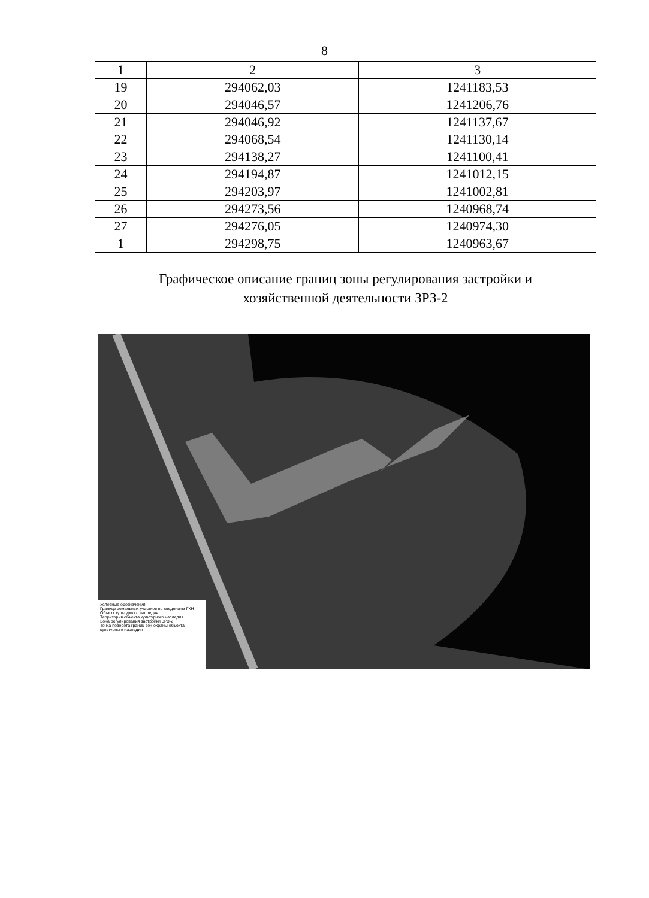8
| 1 | 2 | 3 |
| --- | --- | --- |
| 19 | 294062,03 | 1241183,53 |
| 20 | 294046,57 | 1241206,76 |
| 21 | 294046,92 | 1241137,67 |
| 22 | 294068,54 | 1241130,14 |
| 23 | 294138,27 | 1241100,41 |
| 24 | 294194,87 | 1241012,15 |
| 25 | 294203,97 | 1241002,81 |
| 26 | 294273,56 | 1240968,74 |
| 27 | 294276,05 | 1240974,30 |
| 1 | 294298,75 | 1240963,67 |
Графическое описание границ зоны регулирования застройки и
хозяйственной деятельности ЗРЗ-2
Условные обозначения
Граница земельных участков по сведениям ГКН
Объект культурного наследия
Территория объекта культурного наследия
Зона регулирования застройки ЗРЗ-2
Точка поворота границ зон охраны объекта культурного наследия